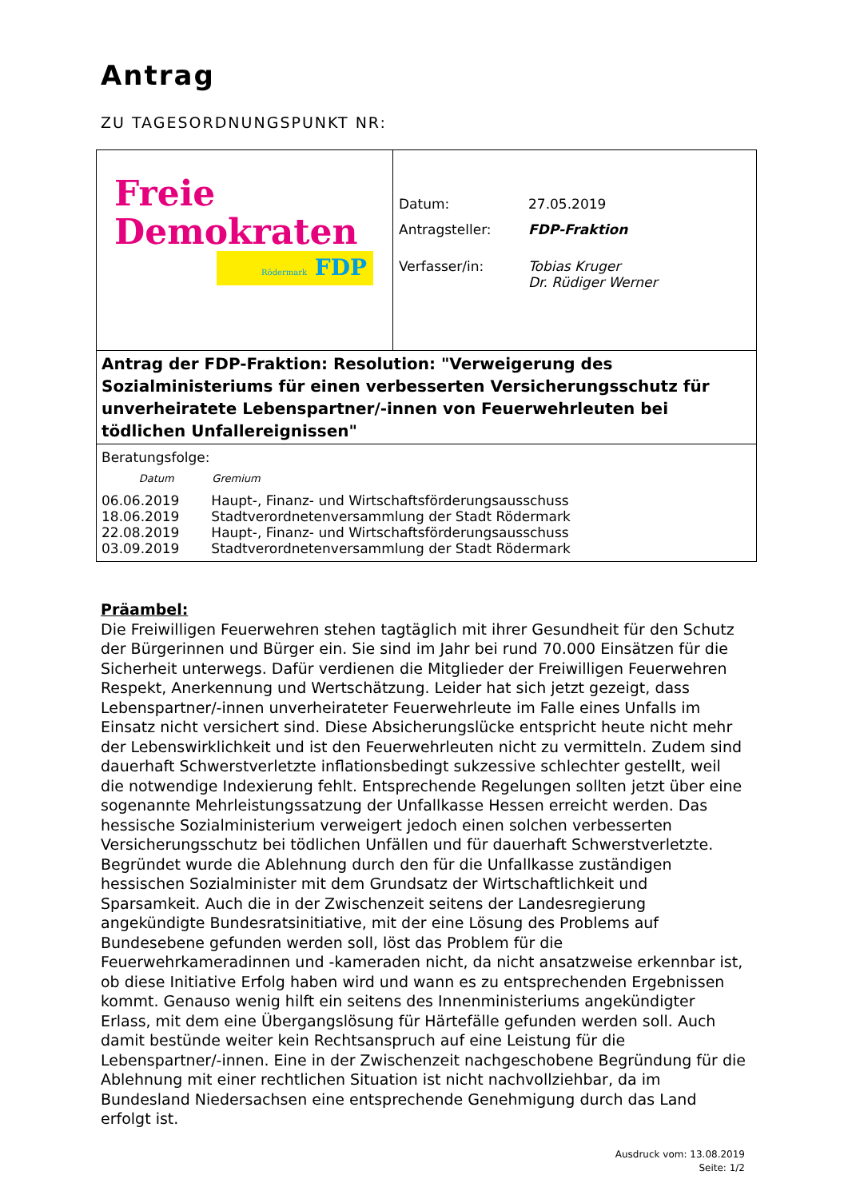Antrag
ZU TAGESORDNUNGSPUNKT NR:
| Freie Demokraten Rödermark FDP | / Datum: / 27.05.2019 / / Antragsteller: / FDP-Fraktion / / Verfasser/in: / Tobias Kruger Dr. Rüdiger Werner / |
Antrag der FDP-Fraktion: Resolution: "Verweigerung des Sozialministeriums für einen verbesserten Versicherungsschutz für unverheiratete Lebenspartner/-innen von Feuerwehrleuten bei tödlichen Unfallereignissen"
Beratungsfolge:
| Datum | Gremium |
| --- | --- |
| 06.06.2019 | Haupt-, Finanz- und Wirtschaftsförderungsausschuss |
| 18.06.2019 | Stadtverordnetenversammlung der Stadt Rödermark |
| 22.08.2019 | Haupt-, Finanz- und Wirtschaftsförderungsausschuss |
| 03.09.2019 | Stadtverordnetenversammlung der Stadt Rödermark |
Präambel:
Die Freiwilligen Feuerwehren stehen tagtäglich mit ihrer Gesundheit für den Schutz der Bürgerinnen und Bürger ein. Sie sind im Jahr bei rund 70.000 Einsätzen für die Sicherheit unterwegs. Dafür verdienen die Mitglieder der Freiwilligen Feuerwehren Respekt, Anerkennung und Wertschätzung. Leider hat sich jetzt gezeigt, dass Lebenspartner/-innen unverheirateter Feuerwehrleute im Falle eines Unfalls im Einsatz nicht versichert sind. Diese Absicherungslücke entspricht heute nicht mehr der Lebenswirklichkeit und ist den Feuerwehrleuten nicht zu vermitteln. Zudem sind dauerhaft Schwerstverletzte inflationsbedingt sukzessive schlechter gestellt, weil die notwendige Indexierung fehlt. Entsprechende Regelungen sollten jetzt über eine sogenannte Mehrleistungssatzung der Unfallkasse Hessen erreicht werden. Das hessische Sozialministerium verweigert jedoch einen solchen verbesserten Versicherungsschutz bei tödlichen Unfällen und für dauerhaft Schwerstverletzte. Begründet wurde die Ablehnung durch den für die Unfallkasse zuständigen hessischen Sozialminister mit dem Grundsatz der Wirtschaftlichkeit und Sparsamkeit. Auch die in der Zwischenzeit seitens der Landesregierung angekündigte Bundesratsinitiative, mit der eine Lösung des Problems auf Bundesebene gefunden werden soll, löst das Problem für die Feuerwehrkameradinnen und -kameraden nicht, da nicht ansatzweise erkennbar ist, ob diese Initiative Erfolg haben wird und wann es zu entsprechenden Ergebnissen kommt. Genauso wenig hilft ein seitens des Innenministeriums angekündigter Erlass, mit dem eine Übergangslösung für Härtefälle gefunden werden soll. Auch damit bestünde weiter kein Rechtsanspruch auf eine Leistung für die Lebenspartner/-innen. Eine in der Zwischenzeit nachgeschobene Begründung für die Ablehnung mit einer rechtlichen Situation ist nicht nachvollziehbar, da im Bundesland Niedersachsen eine entsprechende Genehmigung durch das Land erfolgt ist.
Ausdruck vom: 13.08.2019
Seite: 1/2